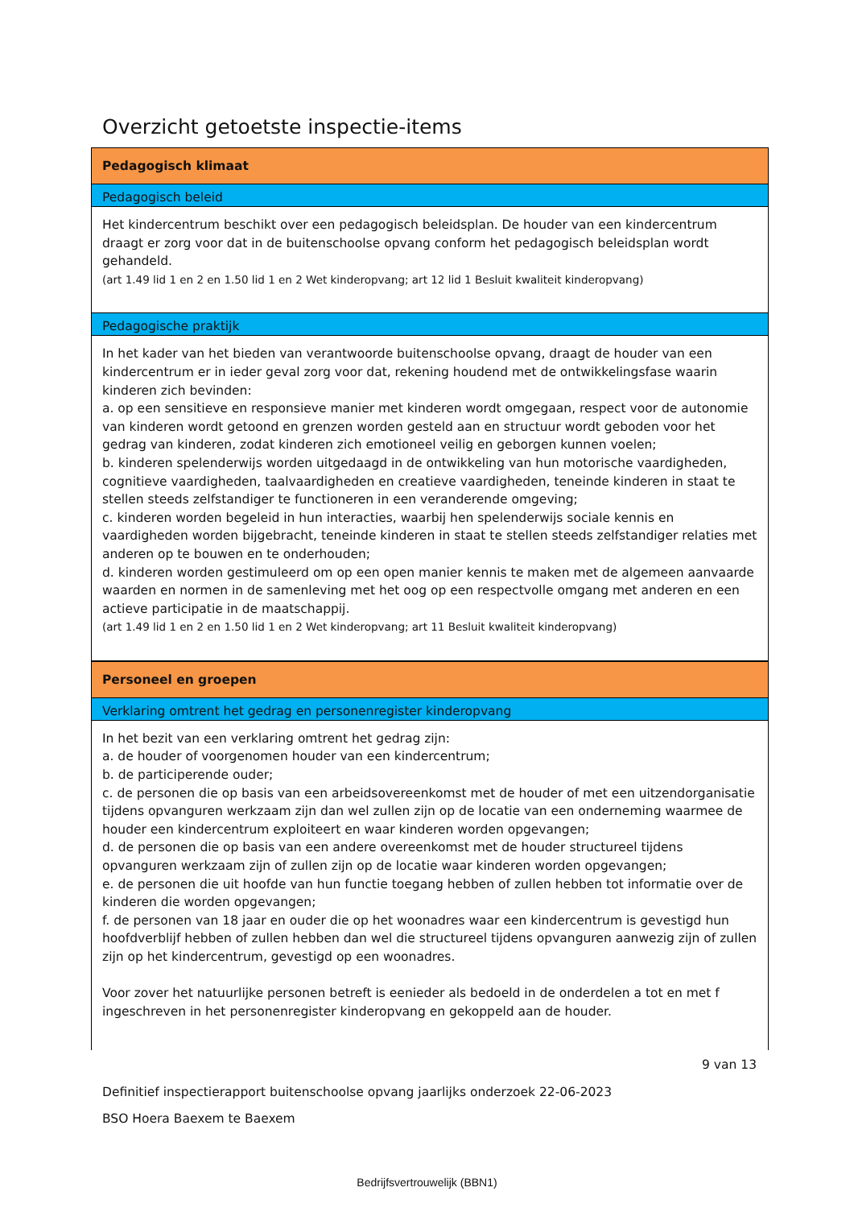Overzicht getoetste inspectie-items
Pedagogisch klimaat
Pedagogisch beleid
Het kindercentrum beschikt over een pedagogisch beleidsplan. De houder van een kindercentrum draagt er zorg voor dat in de buitenschoolse opvang conform het pedagogisch beleidsplan wordt gehandeld.
(art 1.49 lid 1 en 2 en 1.50 lid 1 en 2 Wet kinderopvang; art 12 lid 1 Besluit kwaliteit kinderopvang)
Pedagogische praktijk
In het kader van het bieden van verantwoorde buitenschoolse opvang, draagt de houder van een kindercentrum er in ieder geval zorg voor dat, rekening houdend met de ontwikkelingsfase waarin kinderen zich bevinden:
a. op een sensitieve en responsieve manier met kinderen wordt omgegaan, respect voor de autonomie van kinderen wordt getoond en grenzen worden gesteld aan en structuur wordt geboden voor het gedrag van kinderen, zodat kinderen zich emotioneel veilig en geborgen kunnen voelen;
b. kinderen spelenderwijs worden uitgedaagd in de ontwikkeling van hun motorische vaardigheden, cognitieve vaardigheden, taalvaardigheden en creatieve vaardigheden, teneinde kinderen in staat te stellen steeds zelfstandiger te functioneren in een veranderende omgeving;
c. kinderen worden begeleid in hun interacties, waarbij hen spelenderwijs sociale kennis en vaardigheden worden bijgebracht, teneinde kinderen in staat te stellen steeds zelfstandiger relaties met anderen op te bouwen en te onderhouden;
d. kinderen worden gestimuleerd om op een open manier kennis te maken met de algemeen aanvaarde waarden en normen in de samenleving met het oog op een respectvolle omgang met anderen en een actieve participatie in de maatschappij.
(art 1.49 lid 1 en 2 en 1.50 lid 1 en 2 Wet kinderopvang; art 11 Besluit kwaliteit kinderopvang)
Personeel en groepen
Verklaring omtrent het gedrag en personenregister kinderopvang
In het bezit van een verklaring omtrent het gedrag zijn:
a. de houder of voorgenomen houder van een kindercentrum;
b. de participerende ouder;
c. de personen die op basis van een arbeidsovereenkomst met de houder of met een uitzendorganisatie tijdens opvanguren werkzaam zijn dan wel zullen zijn op de locatie van een onderneming waarmee de houder een kindercentrum exploiteert en waar kinderen worden opgevangen;
d. de personen die op basis van een andere overeenkomst met de houder structureel tijdens opvanguren werkzaam zijn of zullen zijn op de locatie waar kinderen worden opgevangen;
e. de personen die uit hoofde van hun functie toegang hebben of zullen hebben tot informatie over de kinderen die worden opgevangen;
f. de personen van 18 jaar en ouder die op het woonadres waar een kindercentrum is gevestigd hun hoofdverblijf hebben of zullen hebben dan wel die structureel tijdens opvanguren aanwezig zijn of zullen zijn op het kindercentrum, gevestigd op een woonadres.
Voor zover het natuurlijke personen betreft is eenieder als bedoeld in de onderdelen a tot en met f ingeschreven in het personenregister kinderopvang en gekoppeld aan de houder.
9 van 13
Definitief inspectierapport buitenschoolse opvang jaarlijks onderzoek 22-06-2023
BSO Hoera Baexem te Baexem
Bedrijfsvertrouwelijk (BBN1)